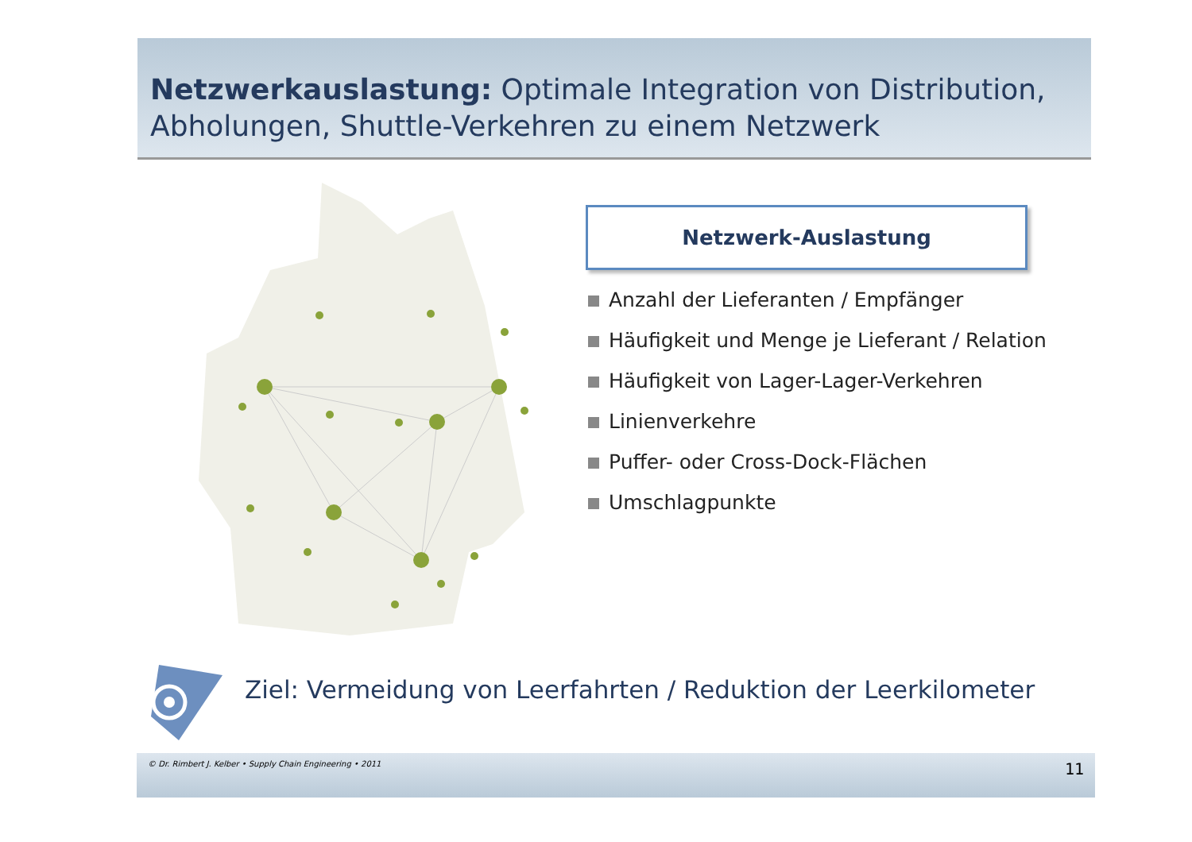Netzwerkauslastung: Optimale Integration von Distribution, Abholungen, Shuttle-Verkehren zu einem Netzwerk
Netzwerk-Auslastung
Anzahl der Lieferanten / Empfänger
Häufigkeit und Menge je Lieferant / Relation
Häufigkeit von Lager-Lager-Verkehren
Linienverkehre
Puffer- oder Cross-Dock-Flächen
Umschlagpunkte
Ziel: Vermeidung von Leerfahrten / Reduktion der Leerkilometer
© Dr. Rimbert J. Kelber • Supply Chain Engineering • 2011 11